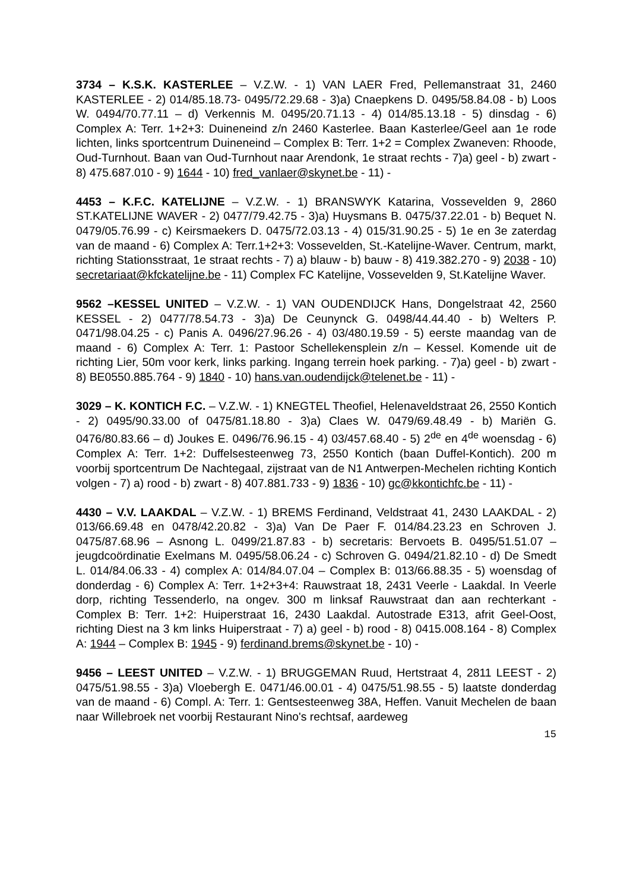3734 – K.S.K. KASTERLEE – V.Z.W. - 1) VAN LAER Fred, Pellemanstraat 31, 2460 KASTERLEE - 2) 014/85.18.73- 0495/72.29.68 - 3)a) Cnaepkens D. 0495/58.84.08 - b) Loos W. 0494/70.77.11 – d) Verkennis M. 0495/20.71.13 - 4) 014/85.13.18 - 5) dinsdag - 6) Complex A: Terr. 1+2+3: Duineneind z/n 2460 Kasterlee. Baan Kasterlee/Geel aan 1e rode lichten, links sportcentrum Duineneind – Complex B: Terr. 1+2 = Complex Zwaneven: Rhoode, Oud-Turnhout. Baan van Oud-Turnhout naar Arendonk, 1e straat rechts - 7)a) geel - b) zwart - 8) 475.687.010 - 9) 1644 - 10) fred_vanlaer@skynet.be - 11) -
4453 – K.F.C. KATELIJNE – V.Z.W. - 1) BRANSWYK Katarina, Vossevelden 9, 2860 ST.KATELIJNE WAVER - 2) 0477/79.42.75 - 3)a) Huysmans B. 0475/37.22.01 - b) Bequet N. 0479/05.76.99 - c) Keirsmaekers D. 0475/72.03.13 - 4) 015/31.90.25 - 5) 1e en 3e zaterdag van de maand - 6) Complex A: Terr.1+2+3: Vossevelden, St.-Katelijne-Waver. Centrum, markt, richting Stationsstraat, 1e straat rechts - 7) a) blauw - b) bauw - 8) 419.382.270 - 9) 2038 - 10) secretariaat@kfckatelijne.be - 11) Complex FC Katelijne, Vossevelden 9, St.Katelijne Waver.
9562 –KESSEL UNITED – V.Z.W. - 1) VAN OUDENDIJCK Hans, Dongelstraat 42, 2560 KESSEL - 2) 0477/78.54.73 - 3)a) De Ceunynck G. 0498/44.44.40 - b) Welters P. 0471/98.04.25 - c) Panis A. 0496/27.96.26 - 4) 03/480.19.59 - 5) eerste maandag van de maand - 6) Complex A: Terr. 1: Pastoor Schellekensplein z/n – Kessel. Komende uit de richting Lier, 50m voor kerk, links parking. Ingang terrein hoek parking. - 7)a) geel - b) zwart - 8) BE0550.885.764 - 9) 1840 - 10) hans.van.oudendijck@telenet.be - 11) -
3029 – K. KONTICH F.C. – V.Z.W. - 1) KNEGTEL Theofiel, Helenaveldstraat 26, 2550 Kontich - 2) 0495/90.33.00 of 0475/81.18.80 - 3)a) Claes W. 0479/69.48.49 - b) Mariën G. 0476/80.83.66 – d) Joukes E. 0496/76.96.15 - 4) 03/457.68.40 - 5) 2<sup>de</sup> en 4<sup>de</sup> woensdag - 6) Complex A: Terr. 1+2: Duffelsesteenweg 73, 2550 Kontich (baan Duffel-Kontich). 200 m voorbij sportcentrum De Nachtegaal, zijstraat van de N1 Antwerpen-Mechelen richting Kontich volgen - 7) a) rood - b) zwart - 8) 407.881.733 - 9) 1836 - 10) gc@kkontichfc.be - 11) -
4430 – V.V. LAAKDAL – V.Z.W. - 1) BREMS Ferdinand, Veldstraat 41, 2430 LAAKDAL - 2) 013/66.69.48 en 0478/42.20.82 - 3)a) Van De Paer F. 014/84.23.23 en Schroven J. 0475/87.68.96 – Asnong L. 0499/21.87.83 - b) secretaris: Bervoets B. 0495/51.51.07 – jeugdcoördinatie Exelmans M. 0495/58.06.24 - c) Schroven G. 0494/21.82.10 - d) De Smedt L. 014/84.06.33 - 4) complex A: 014/84.07.04 – Complex B: 013/66.88.35 - 5) woensdag of donderdag - 6) Complex A: Terr. 1+2+3+4: Rauwstraat 18, 2431 Veerle - Laakdal. In Veerle dorp, richting Tessenderlo, na ongev. 300 m linksaf Rauwstraat dan aan rechterkant - Complex B: Terr. 1+2: Huiperstraat 16, 2430 Laakdal. Autostrade E313, afrit Geel-Oost, richting Diest na 3 km links Huiperstraat - 7) a) geel - b) rood - 8) 0415.008.164 - 8) Complex A: 1944 – Complex B: 1945 - 9) ferdinand.brems@skynet.be - 10) -
9456 – LEEST UNITED – V.Z.W. - 1) BRUGGEMAN Ruud, Hertstraat 4, 2811 LEEST - 2) 0475/51.98.55 - 3)a) Vloebergh E. 0471/46.00.01 - 4) 0475/51.98.55 - 5) laatste donderdag van de maand - 6) Compl. A: Terr. 1: Gentsesteenweg 38A, Heffen. Vanuit Mechelen de baan naar Willebroek net voorbij Restaurant Nino's rechtsaf, aardeweg
15